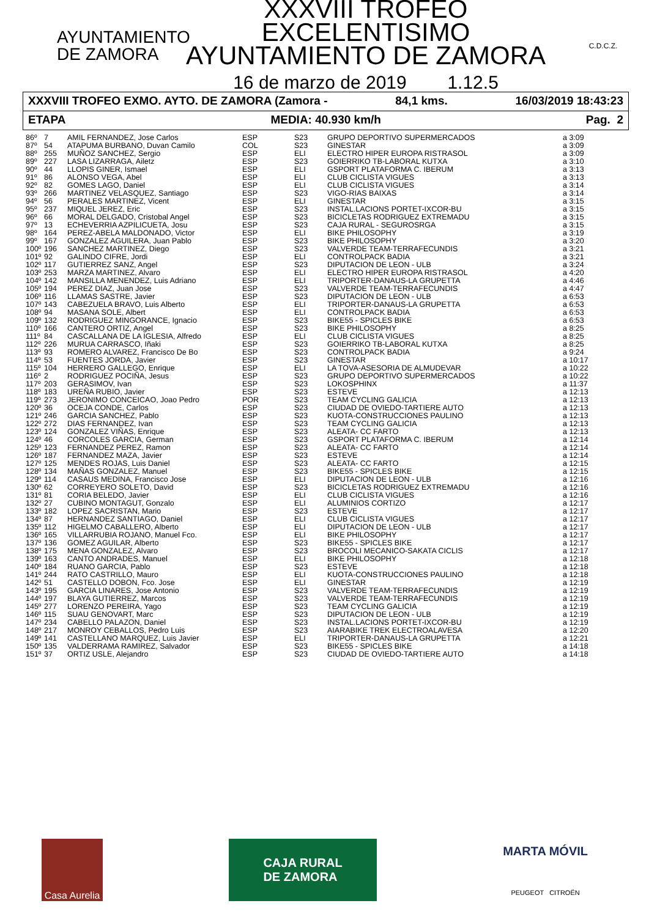AYUNTAMIENTO DE ZAMORA
XXXVIII TROFEO EXCELENTISIMO
AYUNTAMIENTO DE ZAMORA
16 de marzo de 2019 1.12.5
C.D.C.Z.
XXXVIII TROFEO EXMO. AYTO. DE ZAMORA (Zamora - 84,1 kms. 16/03/2019 18:43:23
ETAPA MEDIA: 40.930 km/h Pag. 2
| 86º | 7 | AMIL FERNANDEZ, Jose Carlos | ESP | S23 | GRUPO DEPORTIVO SUPERMERCADOS | a 3:09 |
| 87º | 54 | ATAPUMA BURBANO, Duvan Camilo | COL | S23 | GINESTAR | a 3:09 |
| 88º | 255 | MUÑOZ SANCHEZ, Sergio | ESP | ELI | ELECTRO HIPER EUROPA RISTRASOL | a 3:09 |
| 89º | 227 | LASA LIZARRAGA, Ailetz | ESP | S23 | GOIERRIKO TB-LABORAL KUTXA | a 3:10 |
| 90º | 44 | LLOPIS GINER, Ismael | ESP | ELI | GSPORT PLATAFORMA C. IBERUM | a 3:13 |
| 91º | 86 | ALONSO VEGA, Abel | ESP | ELI | CLUB CICLISTA VIGUES | a 3:13 |
| 92º | 82 | GOMES LAGO, Daniel | ESP | ELI | CLUB CICLISTA VIGUES | a 3:14 |
| 93º | 266 | MARTINEZ VELASQUEZ, Santiago | ESP | S23 | VIGO-RIAS BAIXAS | a 3:14 |
| 94º | 56 | PERALES MARTINEZ, Vicent | ESP | ELI | GINESTAR | a 3:15 |
| 95º | 237 | MIQUEL JEREZ, Eric | ESP | S23 | INSTAL.LACIONS PORTET-IXCOR-BU | a 3:15 |
| 96º | 66 | MORAL DELGADO, Cristobal Angel | ESP | S23 | BICICLETAS RODRIGUEZ EXTREMADU | a 3:15 |
| 97º | 13 | ECHEVERRIA AZPILICUETA, Josu | ESP | S23 | CAJA RURAL - SEGUROSRGA | a 3:15 |
| 98º | 164 | PEREZ-ABELA MALDONADO, Victor | ESP | ELI | BIKE PHILOSOPHY | a 3:19 |
| 99º | 167 | GONZALEZ AGUILERA, Juan Pablo | ESP | S23 | BIKE PHILOSOPHY | a 3:20 |
| 100º | 196 | SANCHEZ MARTINEZ, Diego | ESP | S23 | VALVERDE TEAM-TERRAFECUNDIS | a 3:21 |
| 101º | 92 | GALINDO CIFRE, Jordi | ESP | ELI | CONTROLPACK BADIA | a 3:21 |
| 102º | 117 | GUTIERREZ SANZ, Angel | ESP | S23 | DIPUTACION DE LEON - ULB | a 3:24 |
| 103º | 253 | MARZA MARTINEZ, Alvaro | ESP | ELI | ELECTRO HIPER EUROPA RISTRASOL | a 4:20 |
| 104º | 142 | MANSILLA MENENDEZ, Luis Adriano | ESP | ELI | TRIPORTER-DANAUS-LA GRUPETTA | a 4:46 |
| 105º | 194 | PEREZ DIAZ, Juan Jose | ESP | S23 | VALVERDE TEAM-TERRAFECUNDIS | a 4:47 |
| 106º | 116 | LLAMAS SASTRE, Javier | ESP | S23 | DIPUTACION DE LEON - ULB | a 6:53 |
| 107º | 143 | CABEZUELA BRAVO, Luis Alberto | ESP | ELI | TRIPORTER-DANAUS-LA GRUPETTA | a 6:53 |
| 108º | 94 | MASANA SOLE, Albert | ESP | ELI | CONTROLPACK BADIA | a 6:53 |
| 109º | 132 | RODRIGUEZ MINGORANCE, Ignacio | ESP | S23 | BIKE55 - SPICLES BIKE | a 6:53 |
| 110º | 166 | CANTERO ORTIZ, Angel | ESP | S23 | BIKE PHILOSOPHY | a 8:25 |
| 111º | 84 | CASCALLANA DE LA IGLESIA, Alfredo | ESP | ELI | CLUB CICLISTA VIGUES | a 8:25 |
| 112º | 226 | MURUA CARRASCO, Iñaki | ESP | S23 | GOIERRIKO TB-LABORAL KUTXA | a 8:25 |
| 113º | 93 | ROMERO ALVAREZ, Francisco De Bo | ESP | S23 | CONTROLPACK BADIA | a 9:24 |
| 114º | 53 | FUENTES JORDA, Javier | ESP | S23 | GINESTAR | a 10:17 |
| 115º | 104 | HERRERO GALLEGO, Enrique | ESP | ELI | LA TOVA-ASESORIA DE ALMUDEVAR | a 10:22 |
| 116º | 2 | RODRIGUEZ POCIÑA, Jesus | ESP | S23 | GRUPO DEPORTIVO SUPERMERCADOS | a 10:22 |
| 117º | 203 | GERASIMOV, Ivan | ESP | S23 | LOKOSPHINX | a 11:37 |
| 118º | 183 | UREÑA RUBIO, Javier | ESP | S23 | ESTEVE | a 12:13 |
| 119º | 273 | JERONIMO CONCEICAO, Joao Pedro | POR | S23 | TEAM CYCLING GALICIA | a 12:13 |
| 120º | 36 | OCEJA CONDE, Carlos | ESP | S23 | CIUDAD DE OVIEDO-TARTIERE AUTO | a 12:13 |
| 121º | 246 | GARCIA SANCHEZ, Pablo | ESP | S23 | KUOTA-CONSTRUCCIONES PAULINO | a 12:13 |
| 122º | 272 | DIAS FERNANDEZ, Ivan | ESP | S23 | TEAM CYCLING GALICIA | a 12:13 |
| 123º | 124 | GONZALEZ VIÑAS, Enrique | ESP | S23 | ALEATA- CC FARTO | a 12:13 |
| 124º | 46 | CORCOLES GARCIA, German | ESP | S23 | GSPORT PLATAFORMA C. IBERUM | a 12:14 |
| 125º | 123 | FERNANDEZ PEREZ, Ramon | ESP | S23 | ALEATA- CC FARTO | a 12:14 |
| 126º | 187 | FERNANDEZ MAZA, Javier | ESP | S23 | ESTEVE | a 12:14 |
| 127º | 125 | MENDES ROJAS, Luis Daniel | ESP | S23 | ALEATA- CC FARTO | a 12:15 |
| 128º | 134 | MAÑAS GONZALEZ, Manuel | ESP | S23 | BIKE55 - SPICLES BIKE | a 12:15 |
| 129º | 114 | CASAUS MEDINA, Francisco Jose | ESP | ELI | DIPUTACION DE LEON - ULB | a 12:16 |
| 130º | 62 | CORREYERO SOLETO, David | ESP | S23 | BICICLETAS RODRIGUEZ EXTREMADU | a 12:16 |
| 131º | 81 | CORIA BELEDO, Javier | ESP | ELI | CLUB CICLISTA VIGUES | a 12:16 |
| 132º | 27 | CUBINO MONTAGUT, Gonzalo | ESP | ELI | ALUMINIOS CORTIZO | a 12:17 |
| 133º | 182 | LOPEZ SACRISTAN, Mario | ESP | S23 | ESTEVE | a 12:17 |
| 134º | 87 | HERNANDEZ SANTIAGO, Daniel | ESP | ELI | CLUB CICLISTA VIGUES | a 12:17 |
| 135º | 112 | HIGELMO CABALLERO, Alberto | ESP | ELI | DIPUTACION DE LEON - ULB | a 12:17 |
| 136º | 165 | VILLARRUBIA ROJANO, Manuel Fco. | ESP | ELI | BIKE PHILOSOPHY | a 12:17 |
| 137º | 136 | GOMEZ AGUILAR, Alberto | ESP | S23 | BIKE55 - SPICLES BIKE | a 12:17 |
| 138º | 175 | MENA GONZALEZ, Alvaro | ESP | S23 | BROCOLI MECANICO-SAKATA CICLIS | a 12:17 |
| 139º | 163 | CANTO ANDRADES, Manuel | ESP | ELI | BIKE PHILOSOPHY | a 12:18 |
| 140º | 184 | RUANO GARCIA, Pablo | ESP | S23 | ESTEVE | a 12:18 |
| 141º | 244 | RATO CASTRILLO, Mauro | ESP | ELI | KUOTA-CONSTRUCCIONES PAULINO | a 12:18 |
| 142º | 51 | CASTELLO DOBON, Fco. Jose | ESP | ELI | GINESTAR | a 12:19 |
| 143º | 195 | GARCIA LINARES, Jose Antonio | ESP | S23 | VALVERDE TEAM-TERRAFECUNDIS | a 12:19 |
| 144º | 197 | BLAYA GUTIERREZ, Marcos | ESP | S23 | VALVERDE TEAM-TERRAFECUNDIS | a 12:19 |
| 145º | 277 | LORENZO PEREIRA, Yago | ESP | S23 | TEAM CYCLING GALICIA | a 12:19 |
| 146º | 115 | SUAU GENOVART, Marc | ESP | S23 | DIPUTACION DE LEON - ULB | a 12:19 |
| 147º | 234 | CABELLO PALAZON, Daniel | ESP | S23 | INSTAL.LACIONS PORTET-IXCOR-BU | a 12:19 |
| 148º | 217 | MONROY CEBALLOS, Pedro Luis | ESP | S23 | AIARABIKE TREK ELECTROALAVESA | a 12:20 |
| 149º | 141 | CASTELLANO MARQUEZ, Luis Javier | ESP | ELI | TRIPORTER-DANAUS-LA GRUPETTA | a 12:21 |
| 150º | 135 | VALDERRAMA RAMIREZ, Salvador | ESP | S23 | BIKE55 - SPICLES BIKE | a 14:18 |
| 151º | 37 | ORTIZ USLE, Alejandro | ESP | S23 | CIUDAD DE OVIEDO-TARTIERE AUTO | a 14:18 |
Casa Aurelia
CAJA RURAL
DE ZAMORA
MARTA MÓVIL
PEUGEOT CITROËN